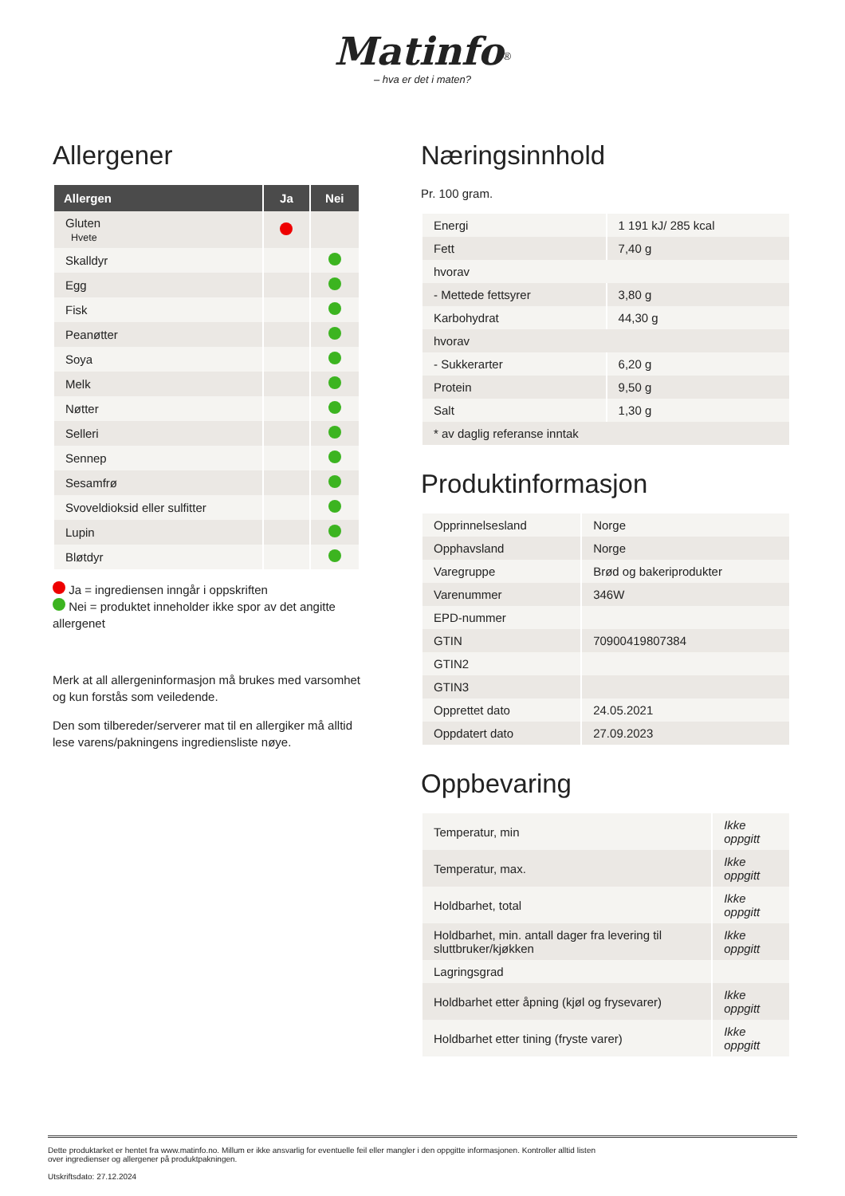Matinfo<sup>®</sup>
– hva er det i maten?
Allergener
| Allergen | Ja | Nei |
| --- | --- | --- |
| Gluten Hvete | | |
| Skalldyr | | |
| Egg | | |
| Fisk | | |
| Peanøtter | | |
| Soya | | |
| Melk | | |
| Nøtter | | |
| Selleri | | |
| Sennep | | |
| Sesamfrø | | |
| Svoveldioksid eller sulfitter | | |
| Lupin | | |
| Bløtdyr | | |
Ja = ingrediensen inngår i oppskriften
Nei = produktet inneholder ikke spor av det angitte allergenet
Merk at all allergeninformasjon må brukes med varsomhet og kun forstås som veiledende.
Den som tilbereder/serverer mat til en allergiker må alltid lese varens/pakningens ingrediensliste nøye.
Næringsinnhold
Pr. 100 gram.
| Energi | 1 191 kJ/ 285 kcal |
| Fett | 7,40 g |
| hvorav | |
| - Mettede fettsyrer | 3,80 g |
| Karbohydrat | 44,30 g |
| hvorav | |
| - Sukkerarter | 6,20 g |
| Protein | 9,50 g |
| Salt | 1,30 g |
| * av daglig referanse inntak | |
Produktinformasjon
| Opprinnelsesland | Norge |
| Opphavsland | Norge |
| Varegruppe | Brød og bakeriprodukter |
| Varenummer | 346W |
| EPD-nummer | |
| GTIN | 70900419807384 |
| GTIN2 | |
| GTIN3 | |
| Opprettet dato | 24.05.2021 |
| Oppdatert dato | 27.09.2023 |
Oppbevaring
| Temperatur, min | Ikke oppgitt |
| Temperatur, max. | Ikke oppgitt |
| Holdbarhet, total | Ikke oppgitt |
| Holdbarhet, min. antall dager fra levering til sluttbruker/kjøkken | Ikke oppgitt |
| Lagringsgrad | |
| Holdbarhet etter åpning (kjøl og frysevarer) | Ikke oppgitt |
| Holdbarhet etter tining (fryste varer) | Ikke oppgitt |
Dette produktarket er hentet fra www.matinfo.no. Millum er ikke ansvarlig for eventuelle feil eller mangler i den oppgitte informasjonen. Kontroller alltid listen
over ingredienser og allergener på produktpakningen.
Utskriftsdato: 27.12.2024